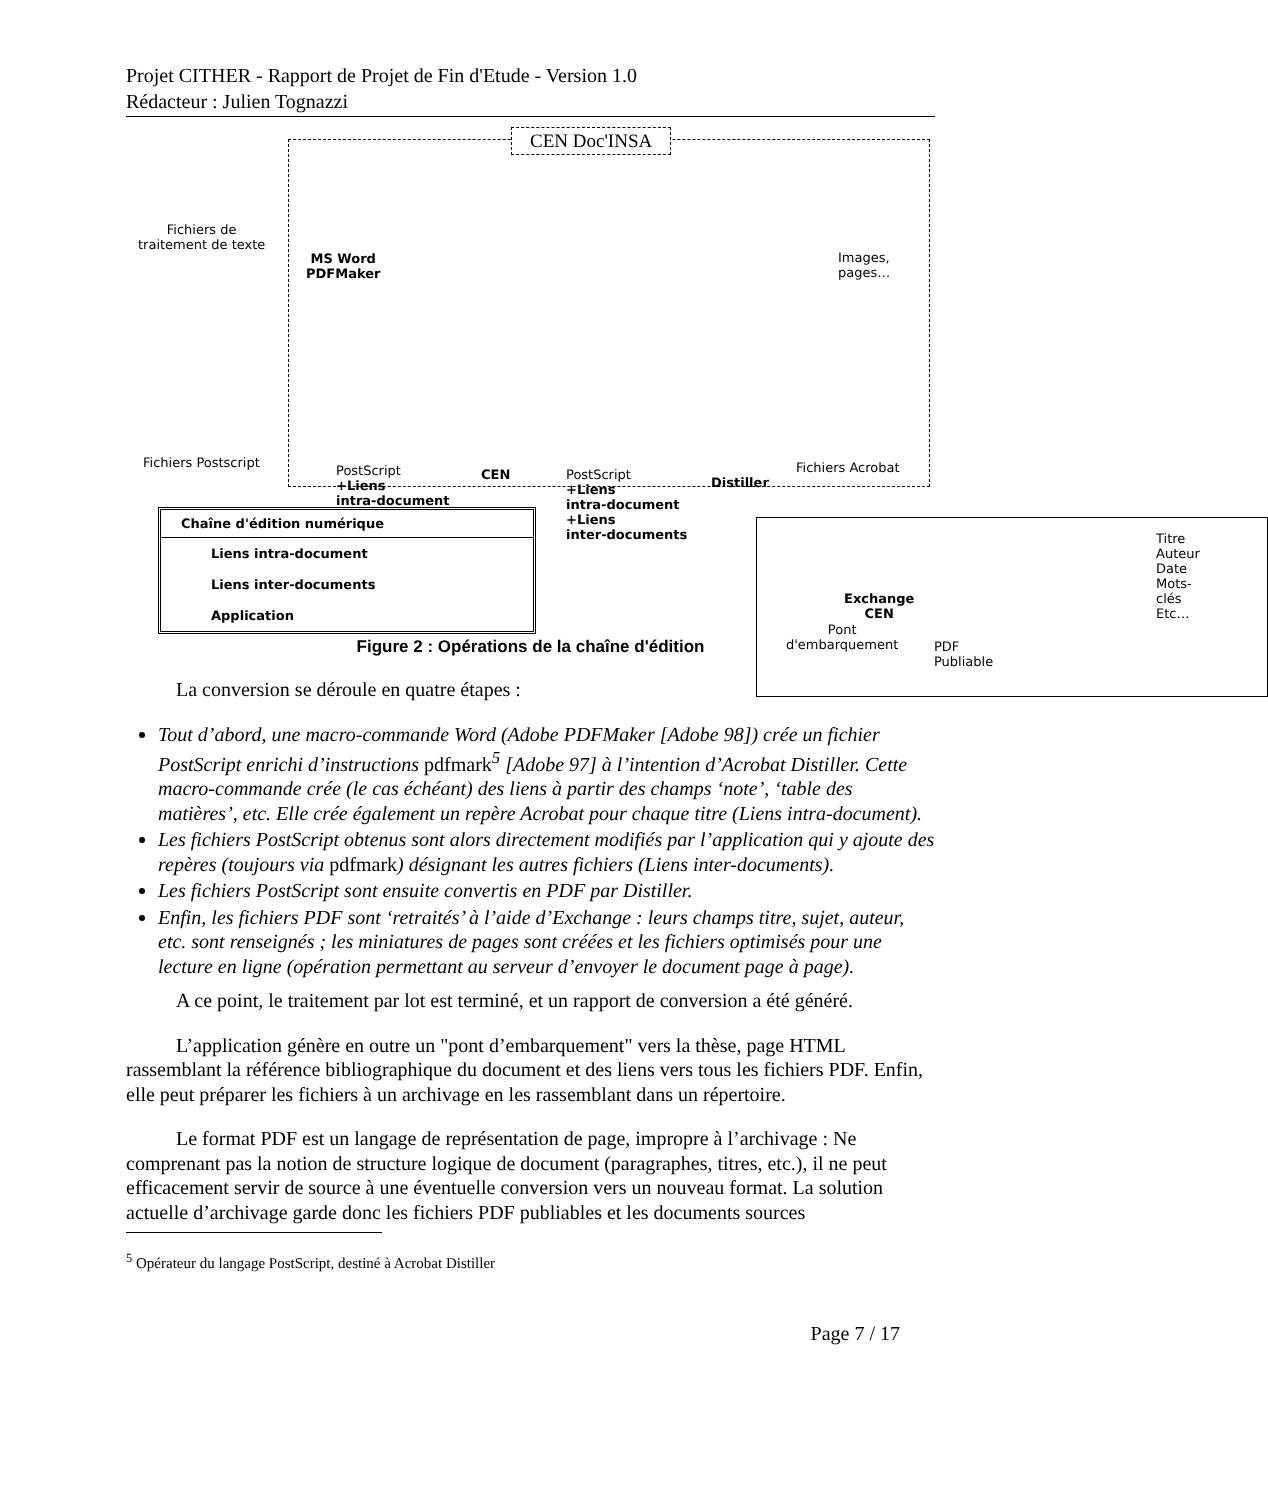Projet CITHER - Rapport de Projet de Fin d'Etude - Version 1.0
Rédacteur : Julien Tognazzi
CEN Doc'INSA
Fichiers de
traitement de texte
MS Word
PDFMaker
Images, pages…
Fichiers Postscript
PostScript
+Liens
intra-document
CEN
PostScript
+Liens
intra-document
+Liens
inter-documents
Distiller
Fichiers Acrobat
Exchange
CEN
Chaîne d'édition numérique
Liens intra-document
Liens inter-documents
Application
Pont
d'embarquement
PDF Publiable
Titre
Auteur
Date
Mots-clés
Etc…
Figure 2 : Opérations de la chaîne d'édition
La conversion se déroule en quatre étapes :
Tout d’abord, une macro-commande Word (Adobe PDFMaker [Adobe 98]) crée un fichier PostScript enrichi d’instructions pdfmark<sup>5</sup> [Adobe 97] à l’intention d’Acrobat Distiller. Cette macro-commande crée (le cas échéant) des liens à partir des champs ‘note’, ‘table des matières’, etc. Elle crée également un repère Acrobat pour chaque titre (Liens intra-document).
Les fichiers PostScript obtenus sont alors directement modifiés par l’application qui y ajoute des repères (toujours via pdfmark) désignant les autres fichiers (Liens inter-documents).
Les fichiers PostScript sont ensuite convertis en PDF par Distiller.
Enfin, les fichiers PDF sont ‘retraités’ à l’aide d’Exchange : leurs champs titre, sujet, auteur, etc. sont renseignés ; les miniatures de pages sont créées et les fichiers optimisés pour une lecture en ligne (opération permettant au serveur d’envoyer le document page à page).
A ce point, le traitement par lot est terminé, et un rapport de conversion a été généré.
L’application génère en outre un "pont d’embarquement" vers la thèse, page HTML rassemblant la référence bibliographique du document et des liens vers tous les fichiers PDF. Enfin, elle peut préparer les fichiers à un archivage en les rassemblant dans un répertoire.
Le format PDF est un langage de représentation de page, impropre à l’archivage : Ne comprenant pas la notion de structure logique de document (paragraphes, titres, etc.), il ne peut efficacement servir de source à une éventuelle conversion vers un nouveau format. La solution actuelle d’archivage garde donc les fichiers PDF publiables et les documents sources
<sup>5</sup> Opérateur du langage PostScript, destiné à Acrobat Distiller
Page 7 / 17